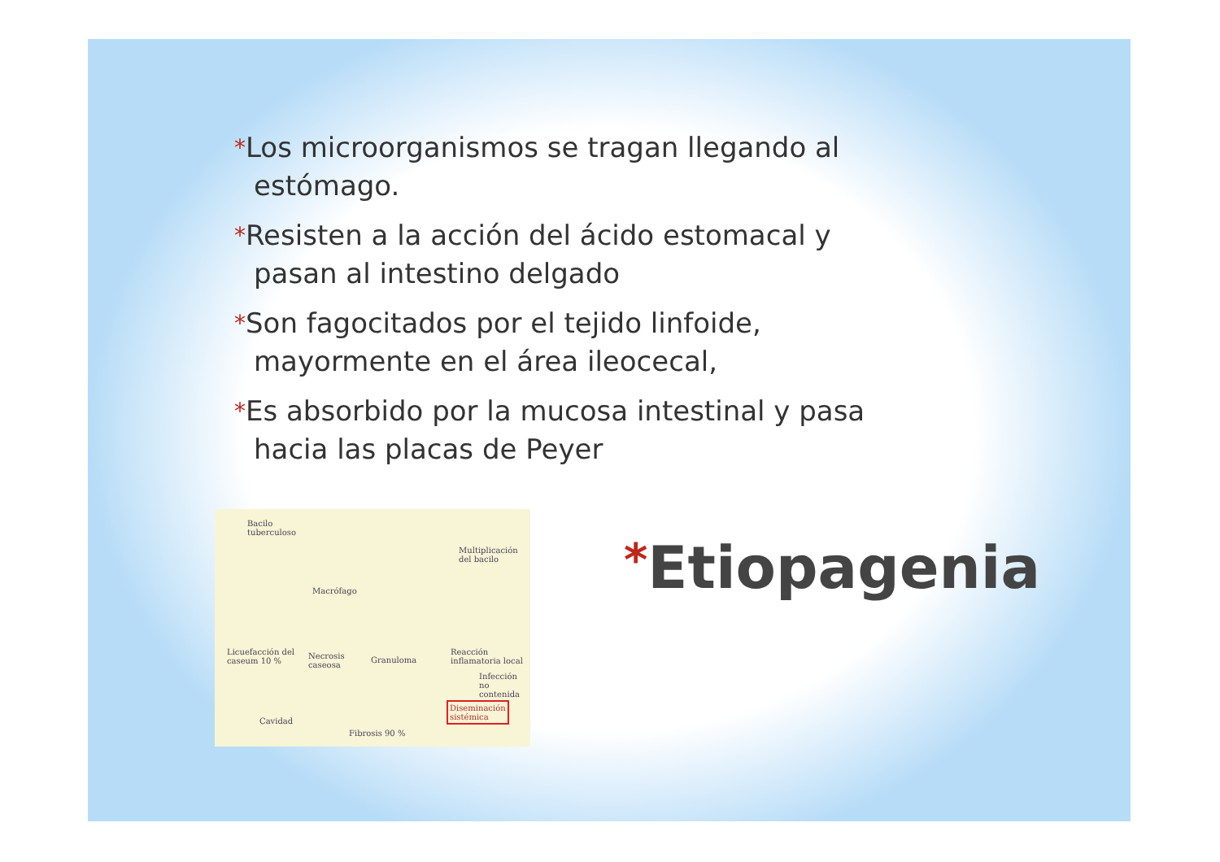*Los microorganismos se tragan llegando al estómago.
*Resisten a la acción del ácido estomacal y pasan al intestino delgado
*Son fagocitados por el tejido linfoide, mayormente en el área ileocecal,
*Es absorbido por la mucosa intestinal y pasa hacia las placas de Peyer
Bacilo
tuberculoso
Macrófago
Multiplicación
del bacilo
Licuefacción del
caseum 10 %
Necrosis
caseosa
Granuloma
Reacción
inflamatoria local
Infección
no contenida
Cavidad
Fibrosis 90 %
Diseminación
sistémica
*Etiopagenia